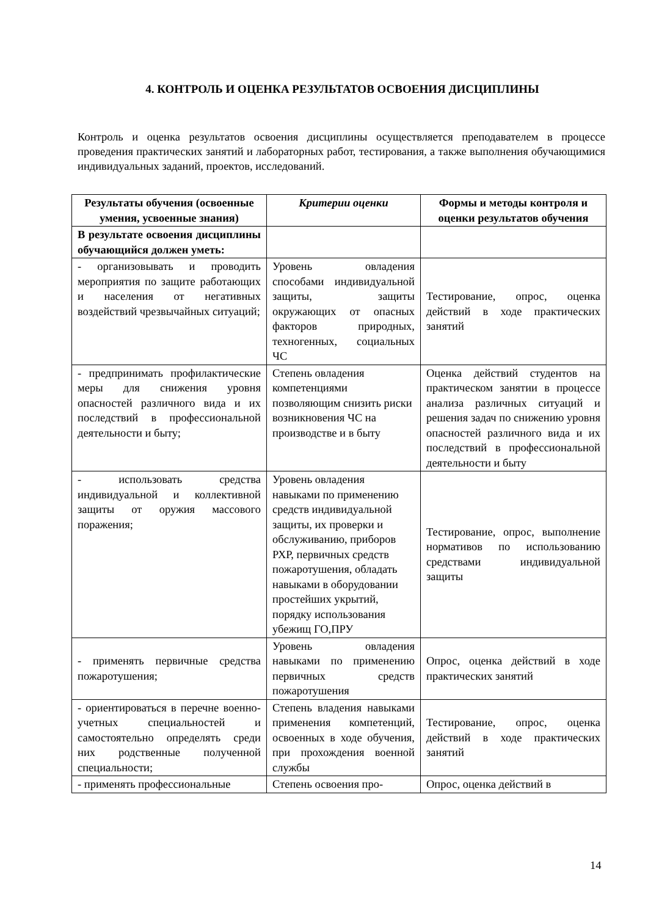4. КОНТРОЛЬ И ОЦЕНКА РЕЗУЛЬТАТОВ ОСВОЕНИЯ ДИСЦИПЛИНЫ
Контроль и оценка результатов освоения дисциплины осуществляется преподавателем в процессе проведения практических занятий и лабораторных работ, тестирования, а также выполнения обучающимися индивидуальных заданий, проектов, исследований.
| Результаты обучения (освоенные умения, усвоенные знания) | Критерии оценки | Формы и методы контроля и оценки результатов обучения |
| --- | --- | --- |
| В результате освоения дисциплины обучающийся должен уметь: | | |
| - организовывать и проводить мероприятия по защите работающих и населения от негативных воздействий чрезвычайных ситуаций; | Уровень овладения способами индивидуальной защиты, защиты окружающих от опасных факторов природных, техногенных, социальных ЧС | Тестирование, опрос, оценка действий в ходе практических занятий |
| - предпринимать профилактические меры для снижения уровня опасностей различного вида и их последствий в профессиональной деятельности и быту; | Степень овладения компетенциями позволяющим снизить риски возникновения ЧС на производстве и в быту | Оценка действий студентов на практическом занятии в процессе анализа различных ситуаций и решения задач по снижению уровня опасностей различного вида и их последствий в профессиональной деятельности и быту |
| - использовать средства индивидуальной и коллективной защиты от оружия массового поражения; | Уровень овладения навыками по применению средств индивидуальной защиты, их проверки и обслуживанию, приборов РХР, первичных средств пожаротушения, обладать навыками в оборудовании простейших укрытий, порядку использования убежищ ГО,ПРУ | Тестирование, опрос, выполнение нормативов по использованию средствами индивидуальной защиты |
| - применять первичные средства пожаротушения; | Уровень овладения навыками по применению первичных средств пожаротушения | Опрос, оценка действий в ходе практических занятий |
| - ориентироваться в перечне военно-учетных специальностей и самостоятельно определять среди них родственные полученной специальности; | Степень владения навыками применения компетенций, освоенных в ходе обучения, при прохождения военной службы | Тестирование, опрос, оценка действий в ходе практических занятий |
| - применять профессиональные | Степень освоения про- | Опрос, оценка действий в |
14